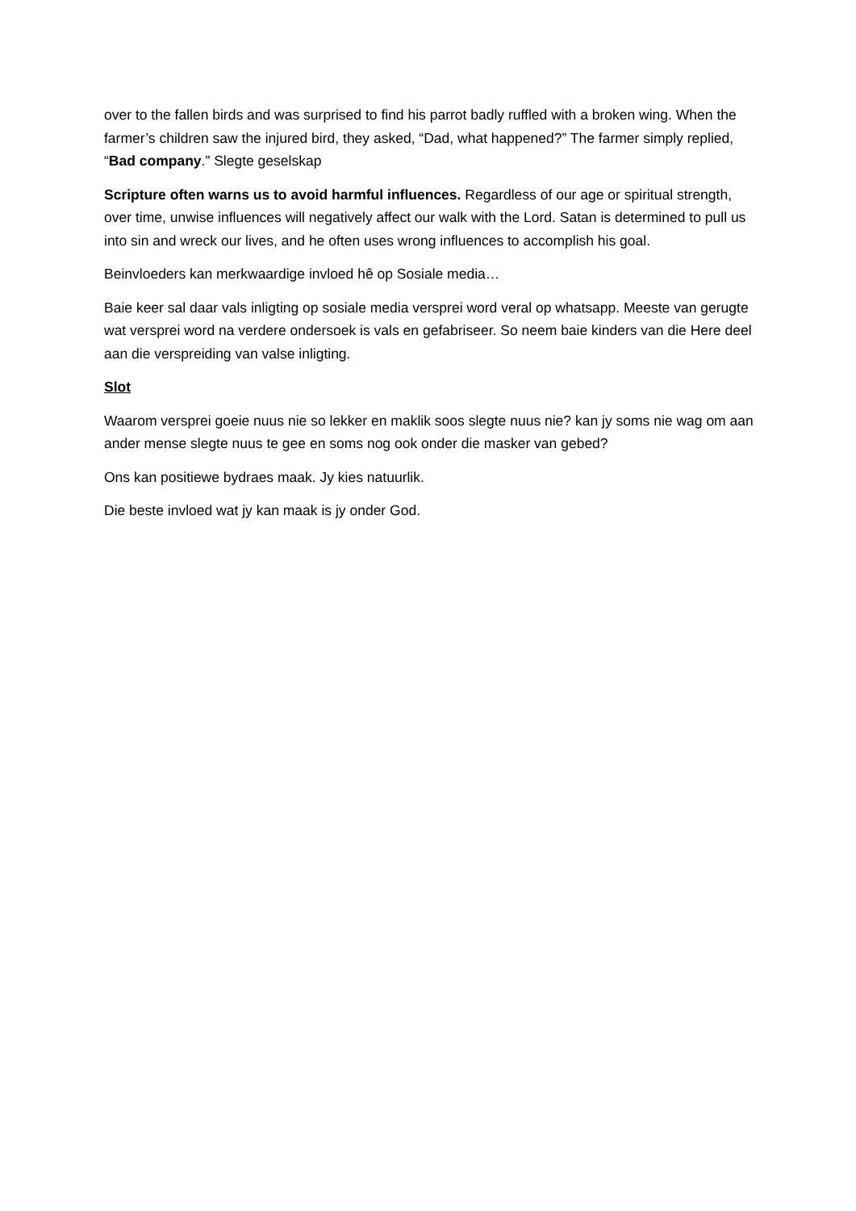over to the fallen birds and was surprised to find his parrot badly ruffled with a broken wing. When the farmer’s children saw the injured bird, they asked, “Dad, what happened?” The farmer simply replied, “Bad company.” Slegte geselskap
Scripture often warns us to avoid harmful influences. Regardless of our age or spiritual strength, over time, unwise influences will negatively affect our walk with the Lord. Satan is determined to pull us into sin and wreck our lives, and he often uses wrong influences to accomplish his goal.
Beinvloeders kan merkwaardige invloed hê op Sosiale media…
Baie keer sal daar vals inligting op sosiale media versprei word veral op whatsapp. Meeste van gerugte wat versprei word na verdere ondersoek is vals en gefabriseer. So neem baie kinders van die Here deel aan die verspreiding van valse inligting.
Slot
Waarom versprei goeie nuus nie so lekker en maklik soos slegte nuus nie? kan jy soms nie wag om aan ander mense slegte nuus te gee en soms nog ook onder die masker van gebed?
Ons kan positiewe bydraes maak. Jy kies natuurlik.
Die beste invloed wat jy kan maak is jy onder God.